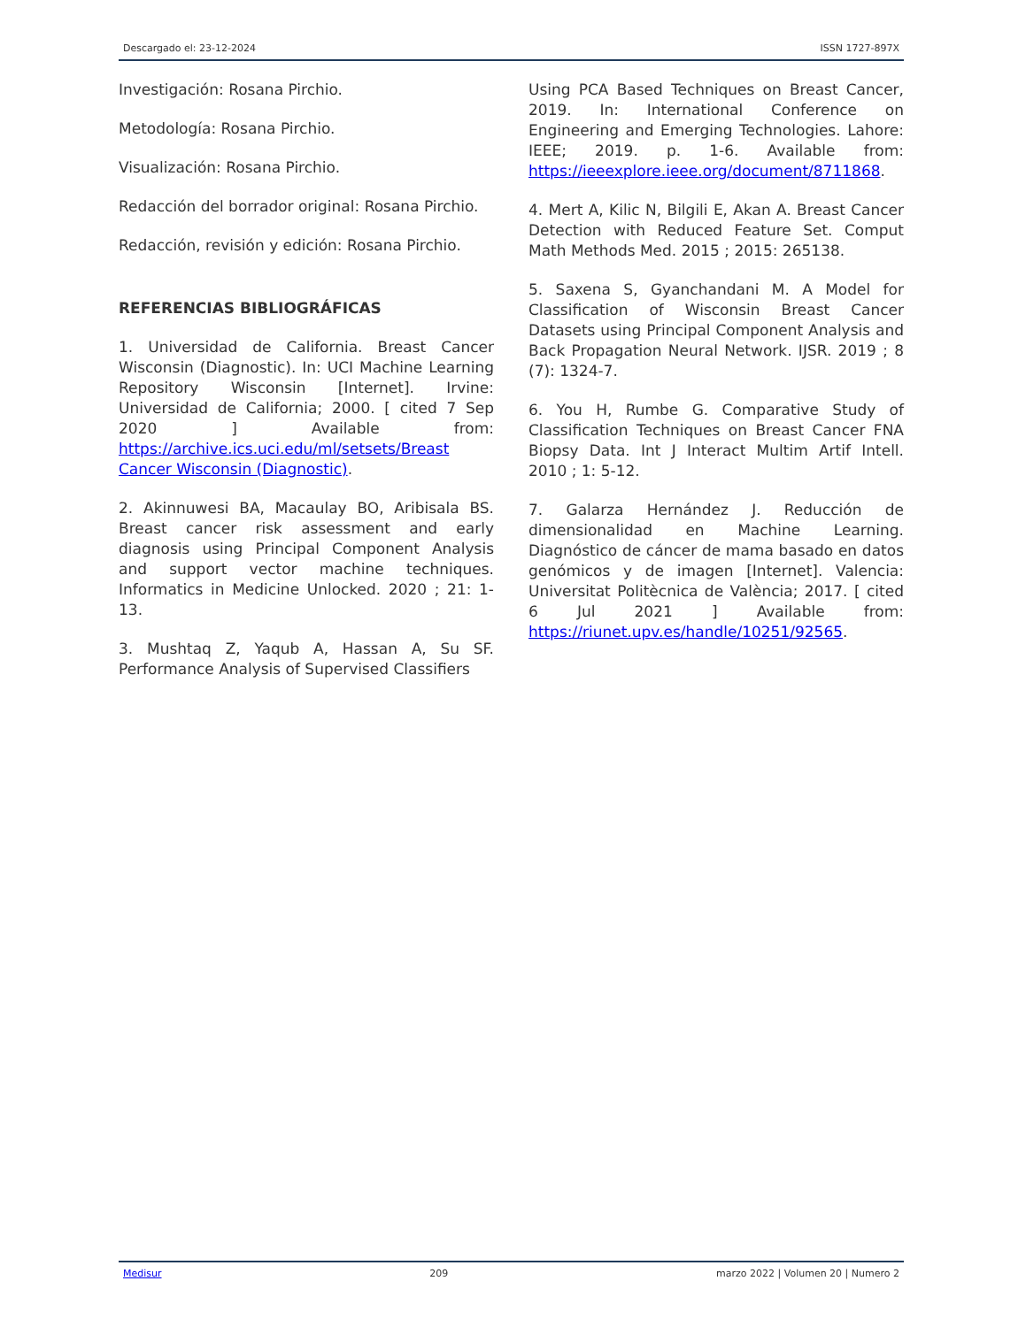Descargado el: 23-12-2024 ISSN 1727-897X
Investigación: Rosana Pirchio.
Metodología: Rosana Pirchio.
Visualización: Rosana Pirchio.
Redacción del borrador original: Rosana Pirchio.
Redacción, revisión y edición: Rosana Pirchio.
REFERENCIAS BIBLIOGRÁFICAS
1. Universidad de California. Breast Cancer Wisconsin (Diagnostic). In: UCI Machine Learning Repository Wisconsin [Internet]. Irvine: Universidad de California; 2000. [ cited 7 Sep 2020 ] Available from: https://archive.ics.uci.edu/ml/setsets/Breast Cancer Wisconsin (Diagnostic).
2. Akinnuwesi BA, Macaulay BO, Aribisala BS. Breast cancer risk assessment and early diagnosis using Principal Component Analysis and support vector machine techniques. Informatics in Medicine Unlocked. 2020 ; 21: 1-13.
3. Mushtaq Z, Yaqub A, Hassan A, Su SF. Performance Analysis of Supervised Classifiers
Using PCA Based Techniques on Breast Cancer, 2019. In: International Conference on Engineering and Emerging Technologies. Lahore: IEEE; 2019. p. 1-6. Available from: https://ieeexplore.ieee.org/document/8711868.
4. Mert A, Kilic N, Bilgili E, Akan A. Breast Cancer Detection with Reduced Feature Set. Comput Math Methods Med. 2015 ; 2015: 265138.
5. Saxena S, Gyanchandani M. A Model for Classification of Wisconsin Breast Cancer Datasets using Principal Component Analysis and Back Propagation Neural Network. IJSR. 2019 ; 8 (7): 1324-7.
6. You H, Rumbe G. Comparative Study of Classification Techniques on Breast Cancer FNA Biopsy Data. Int J Interact Multim Artif Intell. 2010 ; 1: 5-12.
7. Galarza Hernández J. Reducción de dimensionalidad en Machine Learning. Diagnóstico de cáncer de mama basado en datos genómicos y de imagen [Internet]. Valencia: Universitat Politècnica de València; 2017. [ cited 6 Jul 2021 ] Available from: https://riunet.upv.es/handle/10251/92565.
Medisur 209 marzo 2022 | Volumen 20 | Numero 2